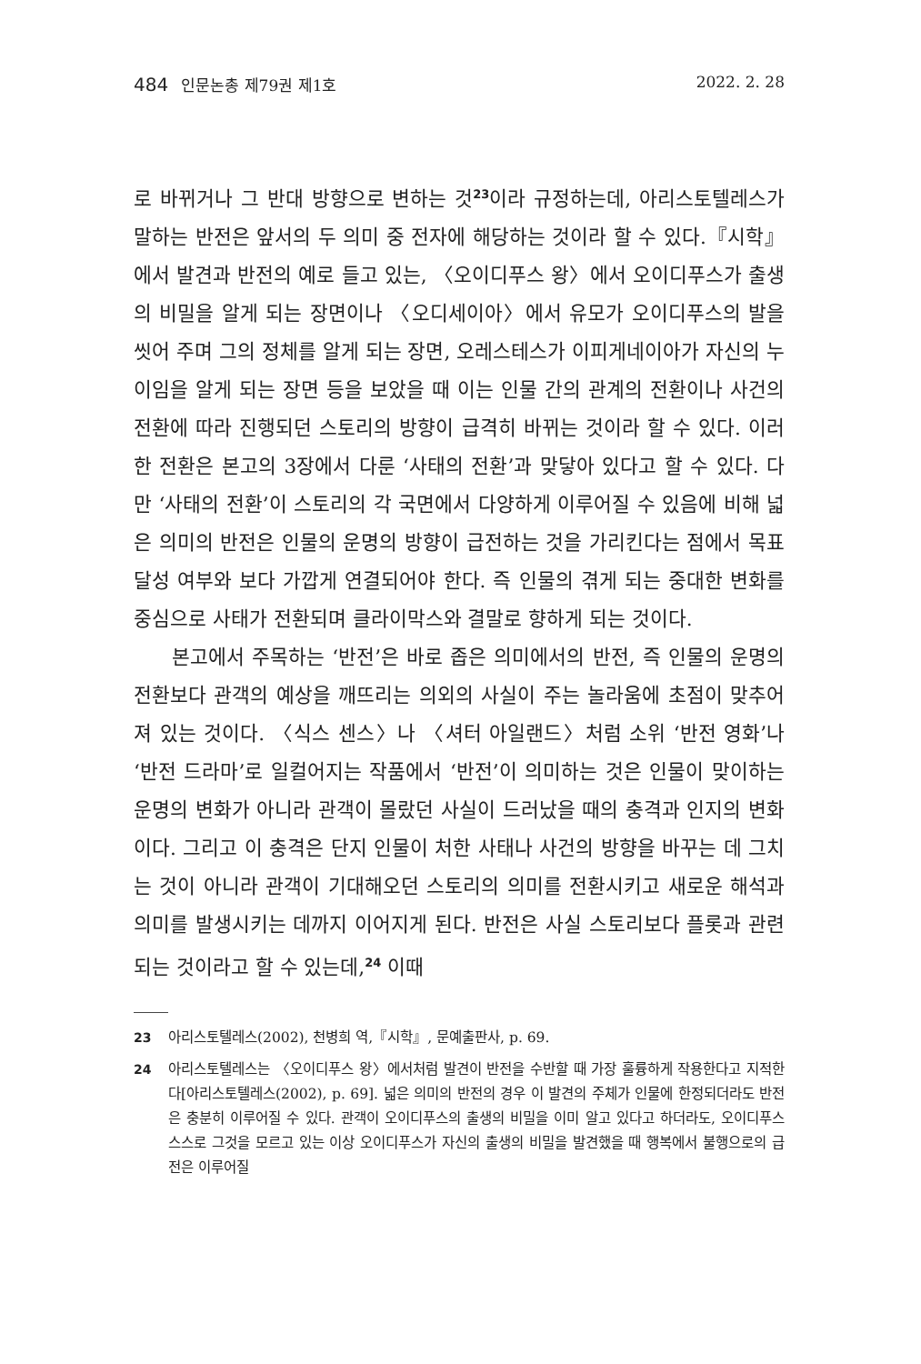484 인문논총 제79권 제1호 2022. 2. 28
로 바뀌거나 그 반대 방향으로 변하는 것<sup>23</sup>이라 규정하는데, 아리스토텔레스가 말하는 반전은 앞서의 두 의미 중 전자에 해당하는 것이라 할 수 있다.『시학』에서 발견과 반전의 예로 들고 있는, 〈오이디푸스 왕〉에서 오이디푸스가 출생의 비밀을 알게 되는 장면이나 〈오디세이아〉에서 유모가 오이디푸스의 발을 씻어 주며 그의 정체를 알게 되는 장면, 오레스테스가 이피게네이아가 자신의 누이임을 알게 되는 장면 등을 보았을 때 이는 인물 간의 관계의 전환이나 사건의 전환에 따라 진행되던 스토리의 방향이 급격히 바뀌는 것이라 할 수 있다. 이러한 전환은 본고의 3장에서 다룬 ‘사태의 전환’과 맞닿아 있다고 할 수 있다. 다만 ‘사태의 전환’이 스토리의 각 국면에서 다양하게 이루어질 수 있음에 비해 넓은 의미의 반전은 인물의 운명의 방향이 급전하는 것을 가리킨다는 점에서 목표 달성 여부와 보다 가깝게 연결되어야 한다. 즉 인물의 겪게 되는 중대한 변화를 중심으로 사태가 전환되며 클라이막스와 결말로 향하게 되는 것이다.
본고에서 주목하는 ‘반전’은 바로 좁은 의미에서의 반전, 즉 인물의 운명의 전환보다 관객의 예상을 깨뜨리는 의외의 사실이 주는 놀라움에 초점이 맞추어져 있는 것이다. 〈식스 센스〉나 〈셔터 아일랜드〉처럼 소위 ‘반전 영화’나 ‘반전 드라마’로 일컬어지는 작품에서 ‘반전’이 의미하는 것은 인물이 맞이하는 운명의 변화가 아니라 관객이 몰랐던 사실이 드러났을 때의 충격과 인지의 변화이다. 그리고 이 충격은 단지 인물이 처한 사태나 사건의 방향을 바꾸는 데 그치는 것이 아니라 관객이 기대해오던 스토리의 의미를 전환시키고 새로운 해석과 의미를 발생시키는 데까지 이어지게 된다. 반전은 사실 스토리보다 플롯과 관련되는 것이라고 할 수 있는데,<sup>24</sup> 이때
23 아리스토텔레스(2002), 천병희 역,『시학』, 문예출판사, p. 69.
24 아리스토텔레스는 〈오이디푸스 왕〉에서처럼 발견이 반전을 수반할 때 가장 훌륭하게 작용한다고 지적한다[아리스토텔레스(2002), p. 69]. 넓은 의미의 반전의 경우 이 발견의 주체가 인물에 한정되더라도 반전은 충분히 이루어질 수 있다. 관객이 오이디푸스의 출생의 비밀을 이미 알고 있다고 하더라도, 오이디푸스 스스로 그것을 모르고 있는 이상 오이디푸스가 자신의 출생의 비밀을 발견했을 때 행복에서 불행으로의 급전은 이루어질